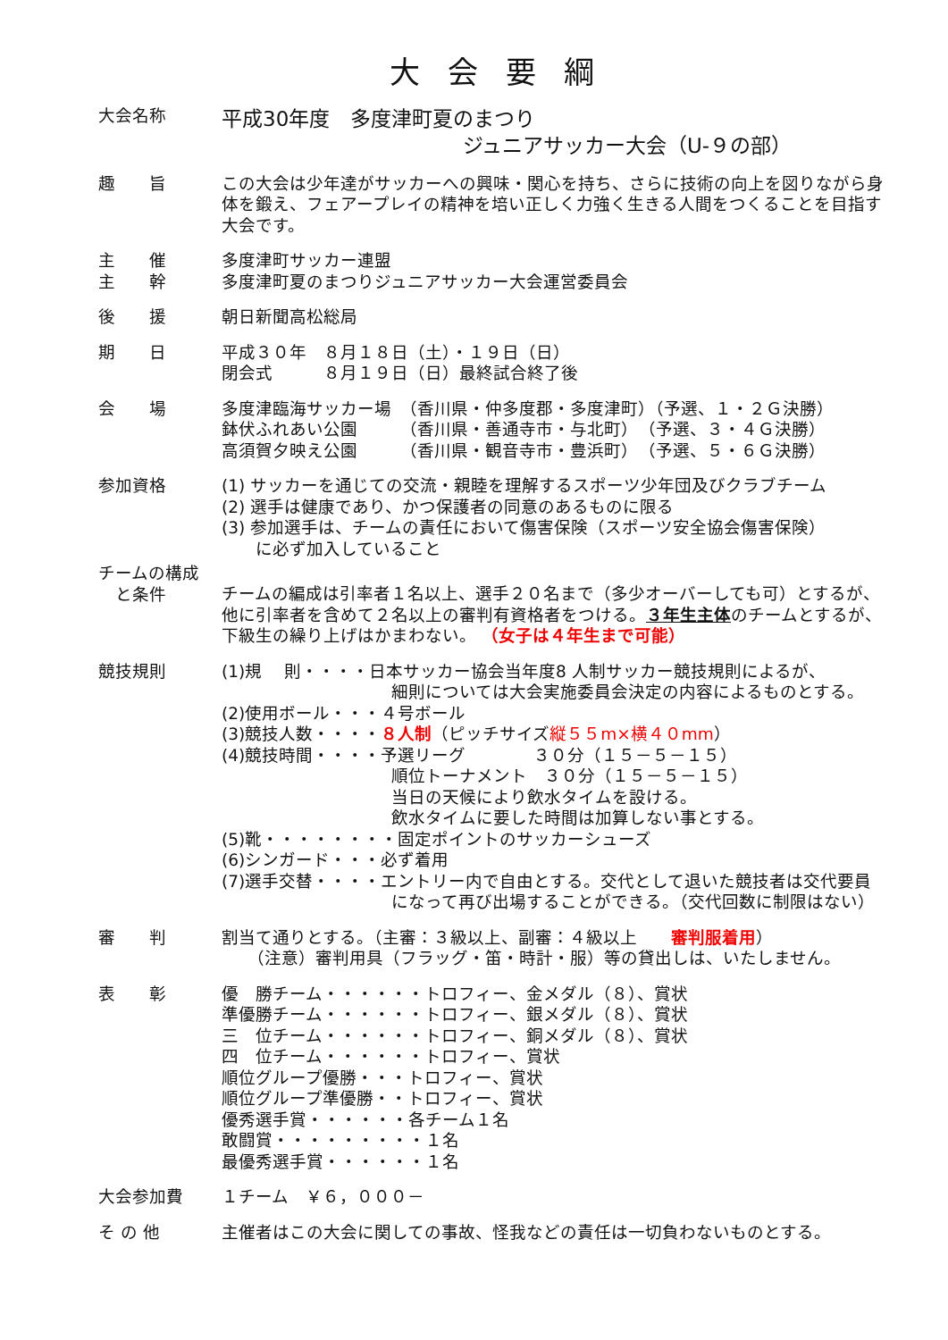大 会 要 綱
大会名称
平成30年度　多度津町夏のまつり
ジュニアサッカー大会（U-９の部）
趣　　旨 この大会は少年達がサッカーへの興味・関心を持ち、さらに技術の向上を図りながら身体を鍛え、フェアープレイの精神を培い正しく力強く生きる人間をつくることを目指す大会です。
主　　催
主　　幹
多度津町サッカー連盟
多度津町夏のまつりジュニアサッカー大会運営委員会
後　　援 朝日新聞高松総局
期　　日 平成３０年　８月１８日（土）・１９日（日）
閉会式　　　８月１９日（日）最終試合終了後
会　　場 多度津臨海サッカー場　（香川県・仲多度郡・多度津町）（予選、１・２Ｇ決勝）
鉢伏ふれあい公園　　　（香川県・善通寺市・与北町）　（予選、３・４Ｇ決勝）
高須賀夕映え公園　　　（香川県・観音寺市・豊浜町）　（予選、５・６Ｇ決勝）
参加資格 (1) サッカーを通じての交流・親睦を理解するスポーツ少年団及びクラブチーム
(2) 選手は健康であり、かつ保護者の同意のあるものに限る
(3) 参加選手は、チームの責任において傷害保険（スポーツ安全協会傷害保険）
　　に必ず加入していること
チームの構成
　と条件
チームの編成は引率者１名以上、選手２０名まで（多少オーバーしても可）とするが、他に引率者を含めて２名以上の審判有資格者をつける。３年生主体のチームとするが、下級生の繰り上げはかまわない。 （女子は４年生まで可能）
競技規則 (1)規　 則・・・・日本サッカー協会当年度8 人制サッカー競技規則によるが、
細則については大会実施委員会決定の内容によるものとする。
(2)使用ボール・・・４号ボール
(3)競技人数・・・・８人制（ピッチサイズ縦５５m×横４０mm）
(4)競技時間・・・・予選リーグ　　　　３０分（１５－５－１５）
順位トーナメント　３０分（１５－５－１５）
当日の天候により飲水タイムを設ける。
飲水タイムに要した時間は加算しない事とする。
(5)靴・・・・・・・・固定ポイントのサッカーシューズ
(6)シンガード・・・必ず着用
(7)選手交替・・・・エントリー内で自由とする。交代として退いた競技者は交代要員
になって再び出場することができる。（交代回数に制限はない）
審　　判 割当て通りとする。（主審：３級以上、副審：４級以上　　審判服着用）
　　（注意）審判用具（フラッグ・笛・時計・服）等の貸出しは、いたしません。
表　　彰 優　勝チーム・・・・・・トロフィー、金メダル（８）、賞状
準優勝チーム・・・・・・トロフィー、銀メダル（８）、賞状
三　位チーム・・・・・・トロフィー、銅メダル（８）、賞状
四　位チーム・・・・・・トロフィー、賞状
順位グループ優勝・・・トロフィー、賞状
順位グループ準優勝・・トロフィー、賞状
優秀選手賞・・・・・・各チーム１名
敢闘賞・・・・・・・・・１名
最優秀選手賞・・・・・・１名
大会参加費 １チーム　￥６，０００－
そ の 他 主催者はこの大会に関しての事故、怪我などの責任は一切負わないものとする。